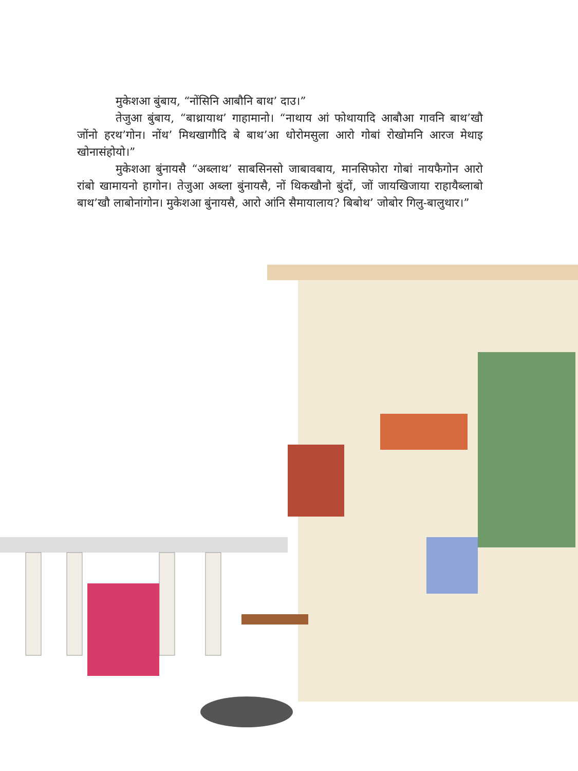मुकेशआ बुंबाय, “नोंसिनि आबौनि बाथ’ दाउ।”
तेजुआ बुंबाय, “बाथ्रायाथ’ गाहामानो। “नाथाय आं फोथायादि आबौआ गावनि बाथ’खौ जोंनो हरथ’गोन। नोंथ’ मिथखागौदि बे बाथ’आ धोरोमसुला आरो गोबां रोखोमनि आरज मेथाइ खोनासंहोयो।”
मुकेशआ बुंनायसै “अब्लाथ’ साबसिनसो जाबावबाय, मानसिफोरा गोबां नायफैगोन आरो रांबो खामायनो हागोन। तेजुआ अब्ला बुंनायसै, नों थिकखौनो बुंदों, जों जायखिजाया राहायैब्लाबो बाथ’खौ लाबोनांगोन। मुकेशआ बुंनायसै, आरो आंनि सैमायालाय? बिबोथ’ जोबोर गिलु-बालुथार।”